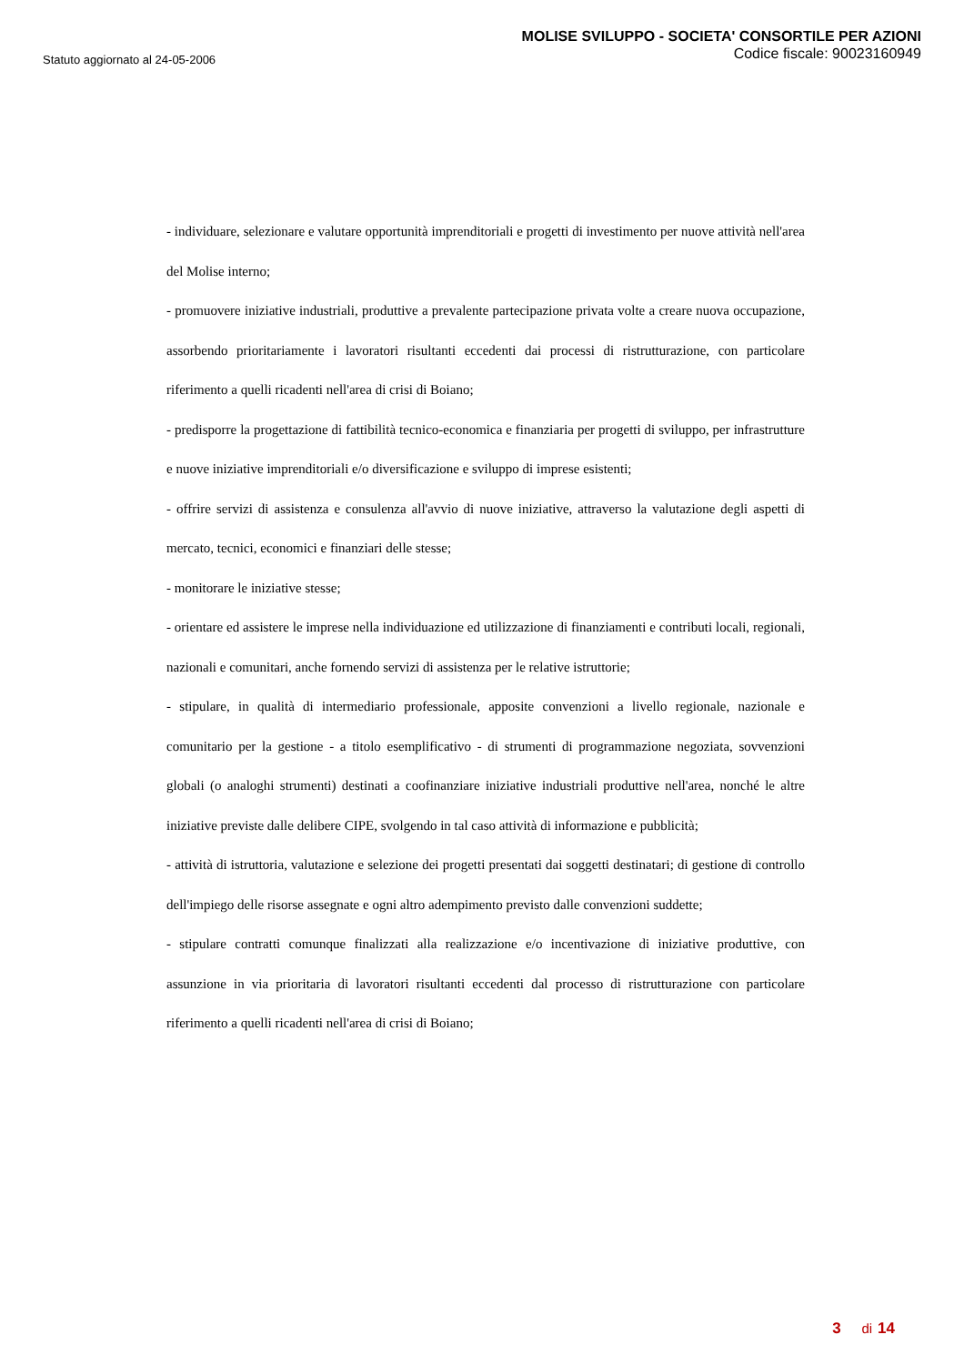Statuto aggiornato al 24-05-2006
MOLISE SVILUPPO - SOCIETA' CONSORTILE PER AZIONI
Codice fiscale: 90023160949
- individuare, selezionare e valutare opportunità imprenditoriali e progetti di investimento per nuove attività nell'area del Molise interno;
- promuovere iniziative industriali, produttive a prevalente partecipazione privata volte a creare nuova occupazione, assorbendo prioritariamente i lavoratori risultanti eccedenti dai processi di ristrutturazione, con particolare riferimento a quelli ricadenti nell'area di crisi di Boiano;
- predisporre la progettazione di fattibilità tecnico-economica e finanziaria per progetti di sviluppo, per infrastrutture e nuove iniziative imprenditoriali e/o diversificazione e sviluppo di imprese esistenti;
- offrire servizi di assistenza e consulenza all'avvio di nuove iniziative, attraverso la valutazione degli aspetti di mercato, tecnici, economici e finanziari delle stesse;
- monitorare le iniziative stesse;
- orientare ed assistere le imprese nella individuazione ed utilizzazione di finanziamenti e contributi locali, regionali, nazionali e comunitari, anche fornendo servizi di assistenza per le relative istruttorie;
- stipulare, in qualità di intermediario professionale, apposite convenzioni a livello regionale, nazionale e comunitario per la gestione - a titolo esemplificativo - di strumenti di programmazione negoziata, sovvenzioni globali (o analoghi strumenti) destinati a coofinanziare iniziative industriali produttive nell'area, nonché le altre iniziative previste dalle delibere CIPE, svolgendo in tal caso attività di informazione e pubblicità;
- attività di istruttoria, valutazione e selezione dei progetti presentati dai soggetti destinatari; di gestione di controllo dell'impiego delle risorse assegnate e ogni altro adempimento previsto dalle convenzioni suddette;
- stipulare contratti comunque finalizzati alla realizzazione e/o incentivazione di iniziative produttive, con assunzione in via prioritaria di lavoratori risultanti eccedenti dal processo di ristrutturazione con particolare riferimento a quelli ricadenti nell'area di crisi di Boiano;
3 di 14